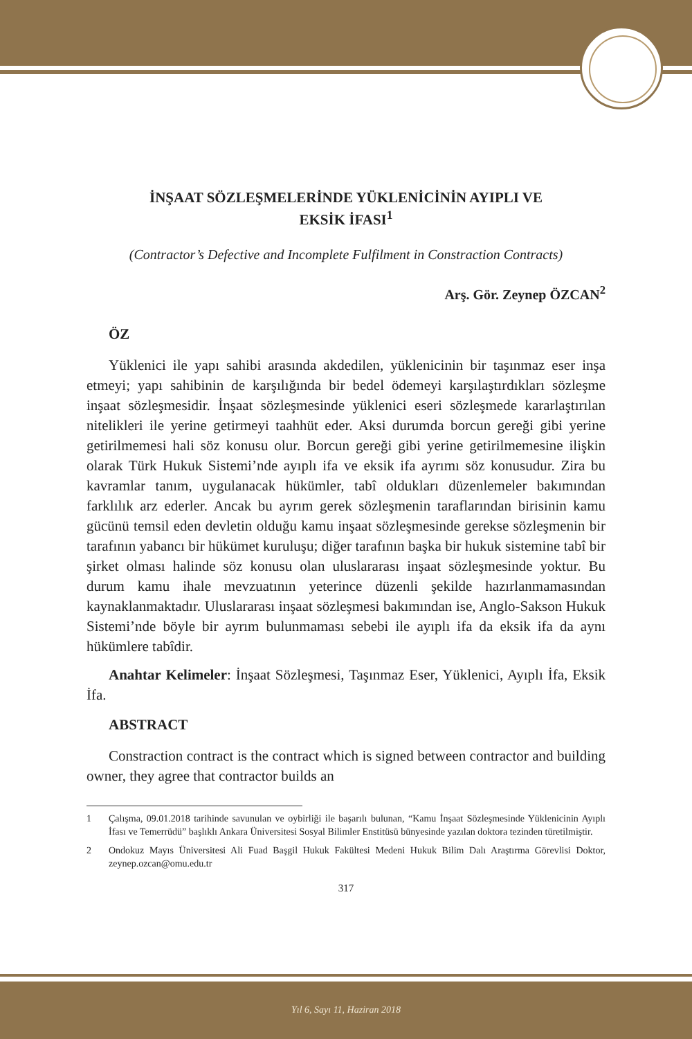İNŞAAT SÖZLEŞMELERİNDE YÜKLENİCİNİN AYIPLI VE
EKSİK İFASI<sup>1</sup>
(Contractor’s Defective and Incomplete Fulfilment in Constraction Contracts)
Arş. Gör. Zeynep ÖZCAN<sup>2</sup>
ÖZ
Yüklenici ile yapı sahibi arasında akdedilen, yüklenicinin bir taşınmaz eser inşa etmeyi; yapı sahibinin de karşılığında bir bedel ödemeyi karşılaştırdıkları sözleşme inşaat sözleşmesidir. İnşaat sözleşmesinde yüklenici eseri sözleşmede kararlaştırılan nitelikleri ile yerine getirmeyi taahhüt eder. Aksi durumda borcun gereği gibi yerine getirilmemesi hali söz konusu olur. Borcun gereği gibi yerine getirilmemesine ilişkin olarak Türk Hukuk Sistemi’nde ayıplı ifa ve eksik ifa ayrımı söz konusudur. Zira bu kavramlar tanım, uygulanacak hükümler, tabî oldukları düzenlemeler bakımından farklılık arz ederler. Ancak bu ayrım gerek sözleşmenin taraflarından birisinin kamu gücünü temsil eden devletin olduğu kamu inşaat sözleşmesinde gerekse sözleşmenin bir tarafının yabancı bir hükümet kuruluşu; diğer tarafının başka bir hukuk sistemine tabî bir şirket olması halinde söz konusu olan uluslararası inşaat sözleşmesinde yoktur. Bu durum kamu ihale mevzuatının yeterince düzenli şekilde hazırlanmamasından kaynaklanmaktadır. Uluslararası inşaat sözleşmesi bakımından ise, Anglo-Sakson Hukuk Sistemi’nde böyle bir ayrım bulunmaması sebebi ile ayıplı ifa da eksik ifa da aynı hükümlere tabîdir.
Anahtar Kelimeler: İnşaat Sözleşmesi, Taşınmaz Eser, Yüklenici, Ayıplı İfa, Eksik İfa.
ABSTRACT
Constraction contract is the contract which is signed between contractor and building owner, they agree that contractor builds an
1 Çalışma, 09.01.2018 tarihinde savunulan ve oybirliği ile başarılı bulunan, “Kamu İnşaat Sözleşmesinde Yüklenicinin Ayıplı İfası ve Temerrüdü” başlıklı Ankara Üniversitesi Sosyal Bilimler Enstitüsü bünyesinde yazılan doktora tezinden türetilmiştir.
2 Ondokuz Mayıs Üniversitesi Ali Fuad Başgil Hukuk Fakültesi Medeni Hukuk Bilim Dalı Araştırma Görevlisi Doktor, zeynep.ozcan@omu.edu.tr
317
Yıl 6, Sayı 11, Haziran 2018